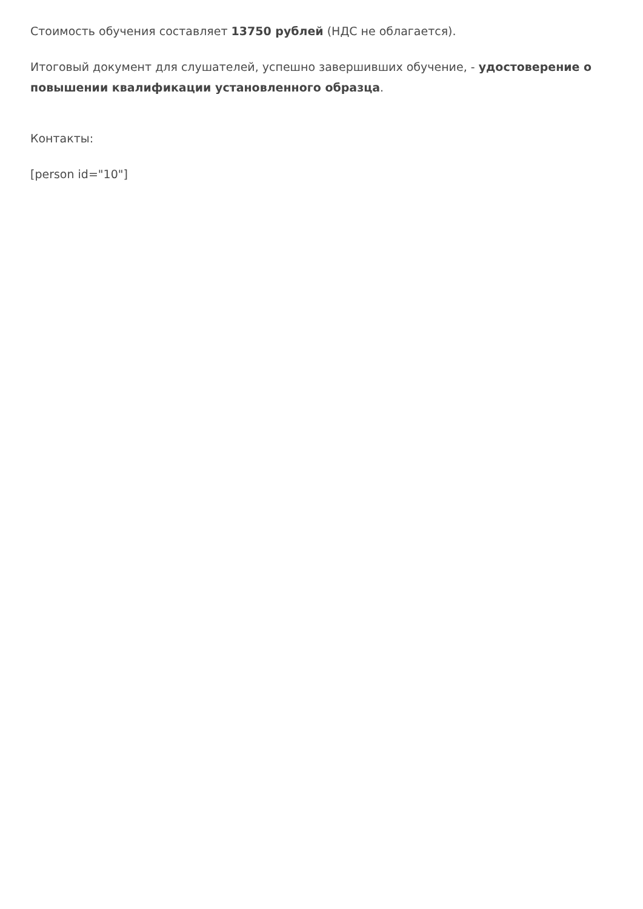Стоимость обучения составляет 13750 рублей (НДС не облагается).
Итоговый документ для слушателей, успешно завершивших обучение, - удостоверение о повышении квалификации установленного образца.
Контакты:
[person id="10"]